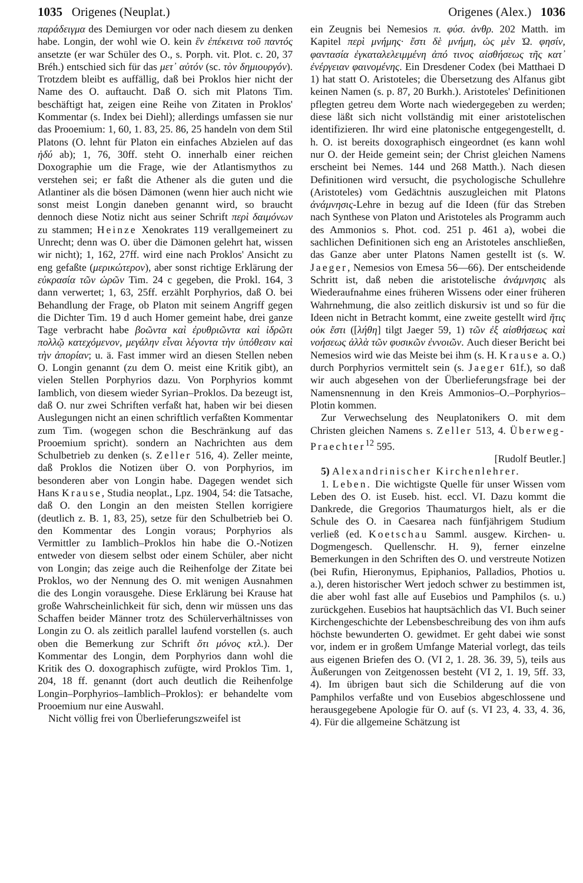1035 Origenes (Neuplat.) Origenes (Alex.) 1036
παράδειγμα des Demiurgen vor oder nach diesem zu denken habe. Longin, der wohl wie O. kein ἓν ἐπέκεινα τοῦ παντός ansetzte (er war Schüler des O., s. Porph. vit. Plot. c. 20, 37 Bréh.) entschied sich für das μετ᾽ αὐτόν (sc. τὸν δημιουργόν). Trotzdem bleibt es auffällig, daß bei Proklos hier nicht der Name des O. auftaucht. Daß O. sich mit Platons Tim. beschäftigt hat, zeigen eine Reihe von Zitaten in Proklos' Kommentar (s. Index bei Diehl); allerdings umfassen sie nur das Prooemium: 1, 60, 1. 83, 25. 86, 25 handeln von dem Stil Platons (O. lehnt für Platon ein einfaches Abzielen auf das ἡδύ ab); 1, 76, 30ff. steht O. innerhalb einer reichen Doxographie um die Frage, wie der Atlantismythos zu verstehen sei; er faßt die Athener als die guten und die Atlantiner als die bösen Dämonen (wenn hier auch nicht wie sonst meist Longin daneben genannt wird, so braucht dennoch diese Notiz nicht aus seiner Schrift περὶ δαιμόνων zu stammen; Heinze Xenokrates 119 verallgemeinert zu Unrecht; denn was O. über die Dämonen gelehrt hat, wissen wir nicht); 1, 162, 27ff. wird eine nach Proklos' Ansicht zu eng gefaßte (μερικώτερον), aber sonst richtige Erklärung der εὐκρασία τῶν ὡρῶν Tim. 24 c gegeben, die Prokl. 164, 3 dann verwertet; 1, 63, 25ff. erzählt Porphyrios, daß O. bei Behandlung der Frage, ob Platon mit seinem Angriff gegen die Dichter Tim. 19 d auch Homer gemeint habe, drei ganze Tage verbracht habe βοῶντα καὶ ἐρυθριῶντα καὶ ἱδρῶτι πολλῷ κατεχόμενον, μεγάλην εἶναι λέγοντα τὴν ὑπόθεσιν καὶ τὴν ἀπορίαν; u. ä. Fast immer wird an diesen Stellen neben O. Longin genannt (zu dem O. meist eine Kritik gibt), an vielen Stellen Porphyrios dazu. Von Porphyrios kommt Iamblich, von diesem wieder Syrian–Proklos. Da bezeugt ist, daß O. nur zwei Schriften verfaßt hat, haben wir bei diesen Auslegungen nicht an einen schriftlich verfaßten Kommentar zum Tim. (wogegen schon die Beschränkung auf das Prooemium spricht). sondern an Nachrichten aus dem Schulbetrieb zu denken (s. Zeller 516, 4). Zeller meinte, daß Proklos die Notizen über O. von Porphyrios, im besonderen aber von Longin habe. Dagegen wendet sich Hans Krause, Studia neoplat., Lpz. 1904, 54: die Tatsache, daß O. den Longin an den meisten Stellen korrigiere (deutlich z. B. 1, 83, 25), setze für den Schulbetrieb bei O. den Kommentar des Longin voraus; Porphyrios als Vermittler zu Iamblich–Proklos hin habe die O.-Notizen entweder von diesem selbst oder einem Schüler, aber nicht von Longin; das zeige auch die Reihenfolge der Zitate bei Proklos, wo der Nennung des O. mit wenigen Ausnahmen die des Longin vorausgehe. Diese Erklärung bei Krause hat große Wahrscheinlichkeit für sich, denn wir müssen uns das Schaffen beider Männer trotz des Schülerverhältnisses von Longin zu O. als zeitlich parallel laufend vorstellen (s. auch oben die Bemerkung zur Schrift ὅτι μόνος κτλ.). Der Kommentar des Longin, dem Porphyrios dann wohl die Kritik des O. doxographisch zufügte, wird Proklos Tim. 1, 204, 18 ff. genannt (dort auch deutlich die Reihenfolge Longin–Porphyrios–Iamblich–Proklos): er behandelte vom Prooemium nur eine Auswahl.
Nicht völlig frei von Überlieferungszweifel ist
ein Zeugnis bei Nemesios π. φύσ. ἀνθρ. 202 Matth. im Kapitel περὶ μνήμης· ἔστι δὲ μνήμη, ὡς μὲν Ὠ. φησίν, φαντασία ἐγκαταλελειμμένη ἀπό τινος αἰσθήσεως τῆς κατ᾽ ἐνέργειαν φαινομένης. Ein Dresdener Codex (bei Matthaei D 1) hat statt O. Aristoteles; die Übersetzung des Alfanus gibt keinen Namen (s. p. 87, 20 Burkh.). Aristoteles' Definitionen pflegten getreu dem Worte nach wiedergegeben zu werden; diese läßt sich nicht vollständig mit einer aristotelischen identifizieren. Ihr wird eine platonische entgegengestellt, d. h. O. ist bereits doxographisch eingeordnet (es kann wohl nur O. der Heide gemeint sein; der Christ gleichen Namens erscheint bei Nemes. 144 und 268 Matth.). Nach diesen Definitionen wird versucht, die psychologische Schullehre (Aristoteles) vom Gedächtnis auszugleichen mit Platons ἀνάμνησις-Lehre in bezug auf die Ideen (für das Streben nach Synthese von Platon und Aristoteles als Programm auch des Ammonios s. Phot. cod. 251 p. 461 a), wobei die sachlichen Definitionen sich eng an Aristoteles anschließen, das Ganze aber unter Platons Namen gestellt ist (s. W. Jaeger, Nemesios von Emesa 56—66). Der entscheidende Schritt ist, daß neben die aristotelische ἀνάμνησις als Wiederaufnahme eines früheren Wissens oder einer früheren Wahrnehmung, die also zeitlich diskursiv ist und so für die Ideen nicht in Betracht kommt, eine zweite gestellt wird ἥτις οὐκ ἔστι ([λήθη] tilgt Jaeger 59, 1) τῶν ἐξ αἰσθήσεως καὶ νοήσεως ἀλλὰ τῶν φυσικῶν ἐννοιῶν. Auch dieser Bericht bei Nemesios wird wie das Meiste bei ihm (s. H. Krause a. O.) durch Porphyrios vermittelt sein (s. Jaeger 61f.), so daß wir auch abgesehen von der Überlieferungsfrage bei der Namensnennung in den Kreis Ammonios–O.–Porphyrios–Plotin kommen.
Zur Verwechselung des Neuplatonikers O. mit dem Christen gleichen Namens s. Zeller 513, 4. Überweg-Praechter<sup>12</sup> 595.
[Rudolf Beutler.]
5) Alexandrinischer Kirchenlehrer.
1. Leben. Die wichtigste Quelle für unser Wissen vom Leben des O. ist Euseb. hist. eccl. VI. Dazu kommt die Dankrede, die Gregorios Thaumaturgos hielt, als er die Schule des O. in Caesarea nach fünfjährigem Studium verließ (ed. Koetschau Samml. ausgew. Kirchen- u. Dogmengesch. Quellenschr. H. 9), ferner einzelne Bemerkungen in den Schriften des O. und verstreute Notizen (bei Rufin, Hieronymus, Epiphanios, Palladios, Photios u. a.), deren historischer Wert jedoch schwer zu bestimmen ist, die aber wohl fast alle auf Eusebios und Pamphilos (s. u.) zurückgehen. Eusebios hat hauptsächlich das VI. Buch seiner Kirchengeschichte der Lebensbeschreibung des von ihm aufs höchste bewunderten O. gewidmet. Er geht dabei wie sonst vor, indem er in großem Umfange Material vorlegt, das teils aus eigenen Briefen des O. (VI 2, 1. 28. 36. 39, 5), teils aus Äußerungen von Zeitgenossen besteht (VI 2, 1. 19, 5ff. 33, 4). Im übrigen baut sich die Schilderung auf die von Pamphilos verfaßte und von Eusebios abgeschlossene und herausgegebene Apologie für O. auf (s. VI 23, 4. 33, 4. 36, 4). Für die allgemeine Schätzung ist